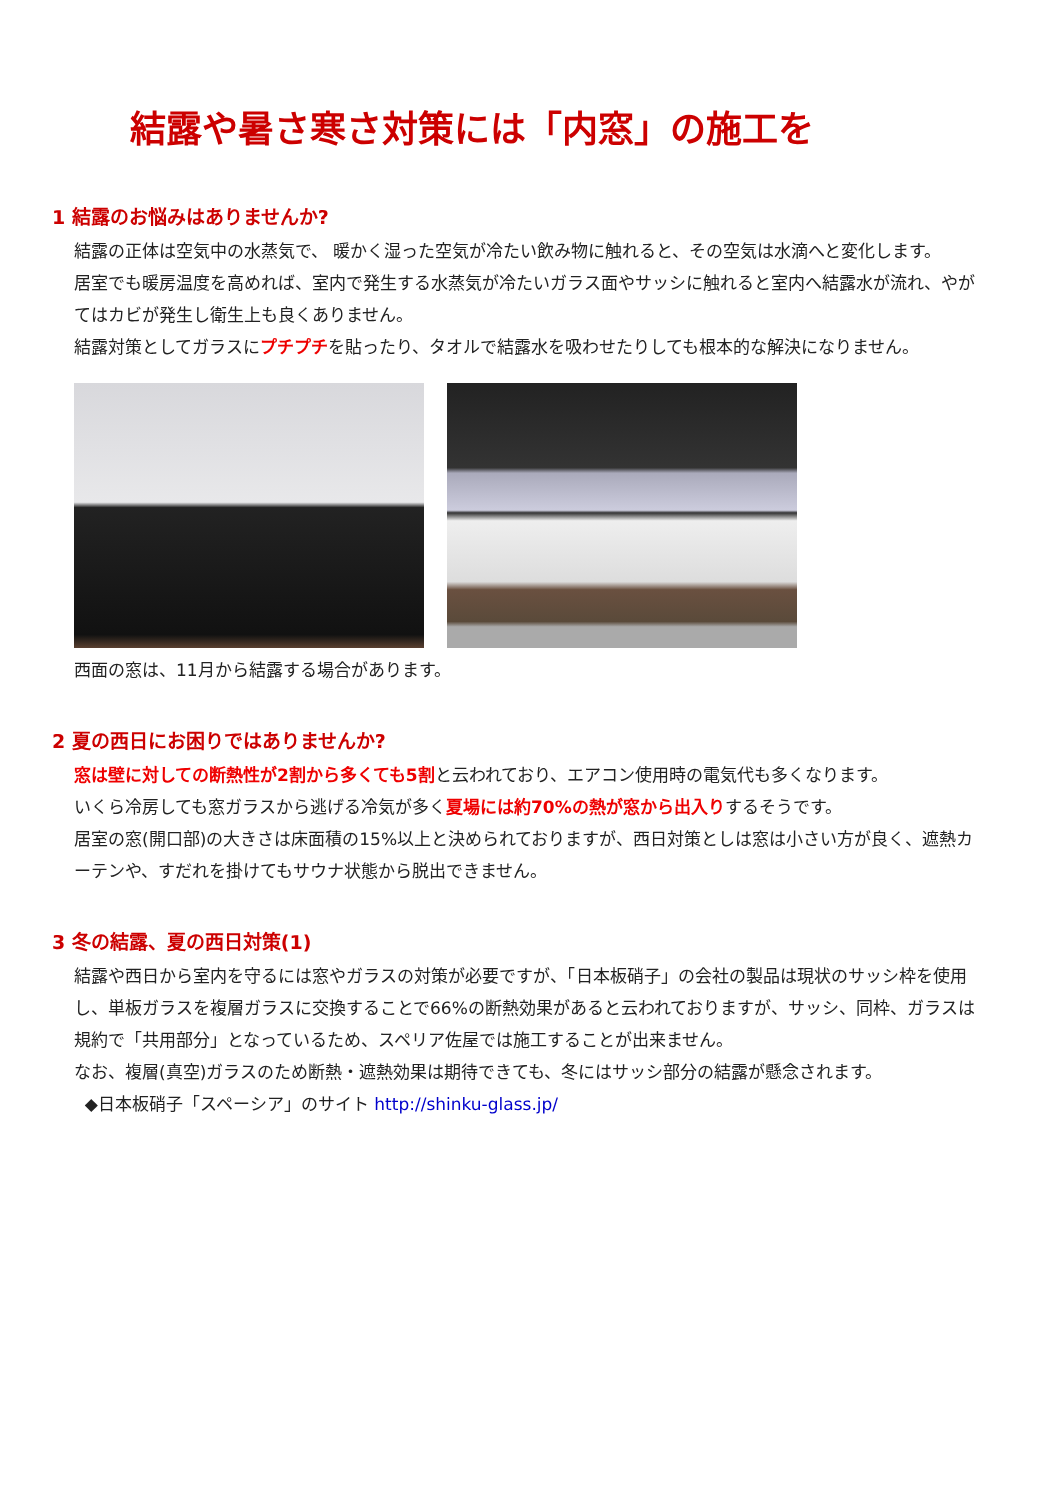結露や暑さ寒さ対策には「内窓」の施工を
1 結露のお悩みはありませんか?
結露の正体は空気中の水蒸気で、 暖かく湿った空気が冷たい飲み物に触れると、その空気は水滴へと変化します。
居室でも暖房温度を高めれば、室内で発生する水蒸気が冷たいガラス面やサッシに触れると室内へ結露水が流れ、やがてはカビが発生し衛生上も良くありません。
結露対策としてガラスにプチプチを貼ったり、タオルで結露水を吸わせたりしても根本的な解決になりません。
西面の窓は、11月から結露する場合があります。
2 夏の西日にお困りではありませんか?
窓は壁に対しての断熱性が2割から多くても5割と云われており、エアコン使用時の電気代も多くなります。
いくら冷房しても窓ガラスから逃げる冷気が多く夏場には約70%の熱が窓から出入りするそうです。
居室の窓(開口部)の大きさは床面積の15%以上と決められておりますが、西日対策としは窓は小さい方が良く、遮熱カーテンや、すだれを掛けてもサウナ状態から脱出できません。
3 冬の結露、夏の西日対策(1)
結露や西日から室内を守るには窓やガラスの対策が必要ですが、「日本板硝子」の会社の製品は現状のサッシ枠を使用し、単板ガラスを複層ガラスに交換することで66%の断熱効果があると云われておりますが、サッシ、同枠、ガラスは規約で「共用部分」となっているため、スペリア佐屋では施工することが出来ません。
なお、複層(真空)ガラスのため断熱・遮熱効果は期待できても、冬にはサッシ部分の結露が懸念されます。
◆日本板硝子「スペーシア」のサイト http://shinku-glass.jp/